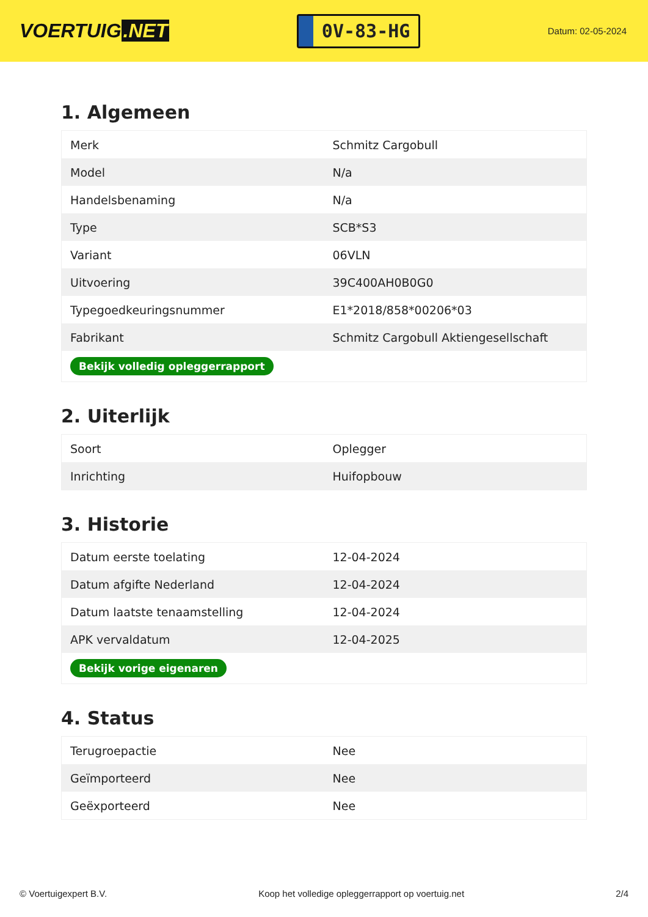VOERTUIG.NET
0V-83-HG
Datum: 02-05-2024
1. Algemeen
| Merk | Schmitz Cargobull |
| Model | N/a |
| Handelsbenaming | N/a |
| Type | SCB*S3 |
| Variant | 06VLN |
| Uitvoering | 39C400AH0B0G0 |
| Typegoedkeuringsnummer | E1*2018/858*00206*03 |
| Fabrikant | Schmitz Cargobull Aktiengesellschaft |
| Bekijk volledig opleggerrapport | |
2. Uiterlijk
| Soort | Oplegger |
| Inrichting | Huifopbouw |
3. Historie
| Datum eerste toelating | 12-04-2024 |
| Datum afgifte Nederland | 12-04-2024 |
| Datum laatste tenaamstelling | 12-04-2024 |
| APK vervaldatum | 12-04-2025 |
| Bekijk vorige eigenaren | |
4. Status
| Terugroepactie | Nee |
| Geïmporteerd | Nee |
| Geëxporteerd | Nee |
© Voertuigexpert B.V. Koop het volledige opleggerrapport op voertuig.net 2/4